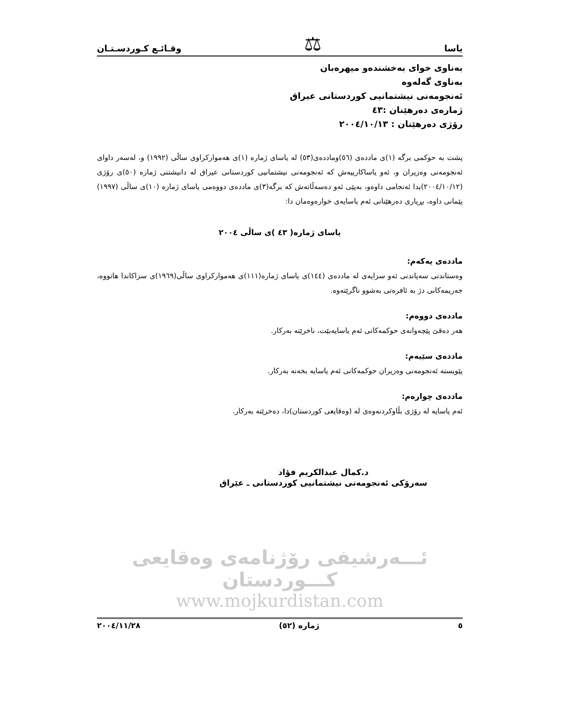یاسا ⚖ وقـائـع كـوردسـتـان
بەناوی خوای بەخشندەو میهرەبان
بەناوی گەلەوە
ئەنجومەنی نیشتمانیی كوردستانی عیراق
ژمارەی دەرهێنان :٤٣
رۆژی دەرهێنان : ٢٠٠٤/١٠/١٣
پشت بە حوكمی برگە (١)ی ماددەی (٥٦)وماددەی(٥٣) لە یاسای ژمارە (١)ی هەمواركراوی ساڵی (١٩٩٢) و، لەسەر داوای ئەنجومەنی وەزیران و، ئەو یاساكارییەش كە ئەنجومەنی نیشتمانیی كوردستانی عیراق لە دانیشتنی ژمارە (٥٠)ی رۆژی (٢٠٠٤/١٠/١٢)یدا ئەنجامی داوەو، بەپێی ئەو دەسەڵاتەش كە برگە(٣)ی ماددەی دووەمی یاسای ژمارە (١٠)ی ساڵی (١٩٩٧) پێمانی داوە، بڕیاری دەرهێنانی ئەم یاسایەی خوارەوەمان دا:
یاسای ژمارە( ٤٣ )ی ساڵی ٢٠٠٤
ماددەی یەكەم:
وەستاندنی سەپاندنی ئەو سزایەی لە ماددەی (١٤٤)ی یاسای ژمارە(١١١)ی هەمواركراوی ساڵی(١٩٦٩)ی سزاكاندا هاتووە، جەریمەكانی دژ بە ئافرەتی بەشوو ناگرێتەوە.
ماددەی دووەم:
هەر دەقێ پێچەوانەی حوكمەكانی ئەم یاسایەبێت، ناخرێتە بەركار.
ماددەی سێیەم:
پێویستە ئەنجومەنی وەزیران حوكمەكانی ئەم یاسایە بخەنە بەركار.
ماددەی چوارەم:
ئەم یاسایە لە رۆژی بڵاوكردنەوەی لە (وەقایعی كوردستان)دا، دەخرێتە بەركار.
د.كمال عبدالكریم فؤاد
سەرۆكی ئەنجومەنی نیشتمانیی كوردستانی ـ عێراق
ئـــەرشیفی رۆژنامەی وەقایعی كـــوردستان
www.mojkurdistan.com
٥ ژمارە (٥٢) ٢٠٠٤/١١/٢٨